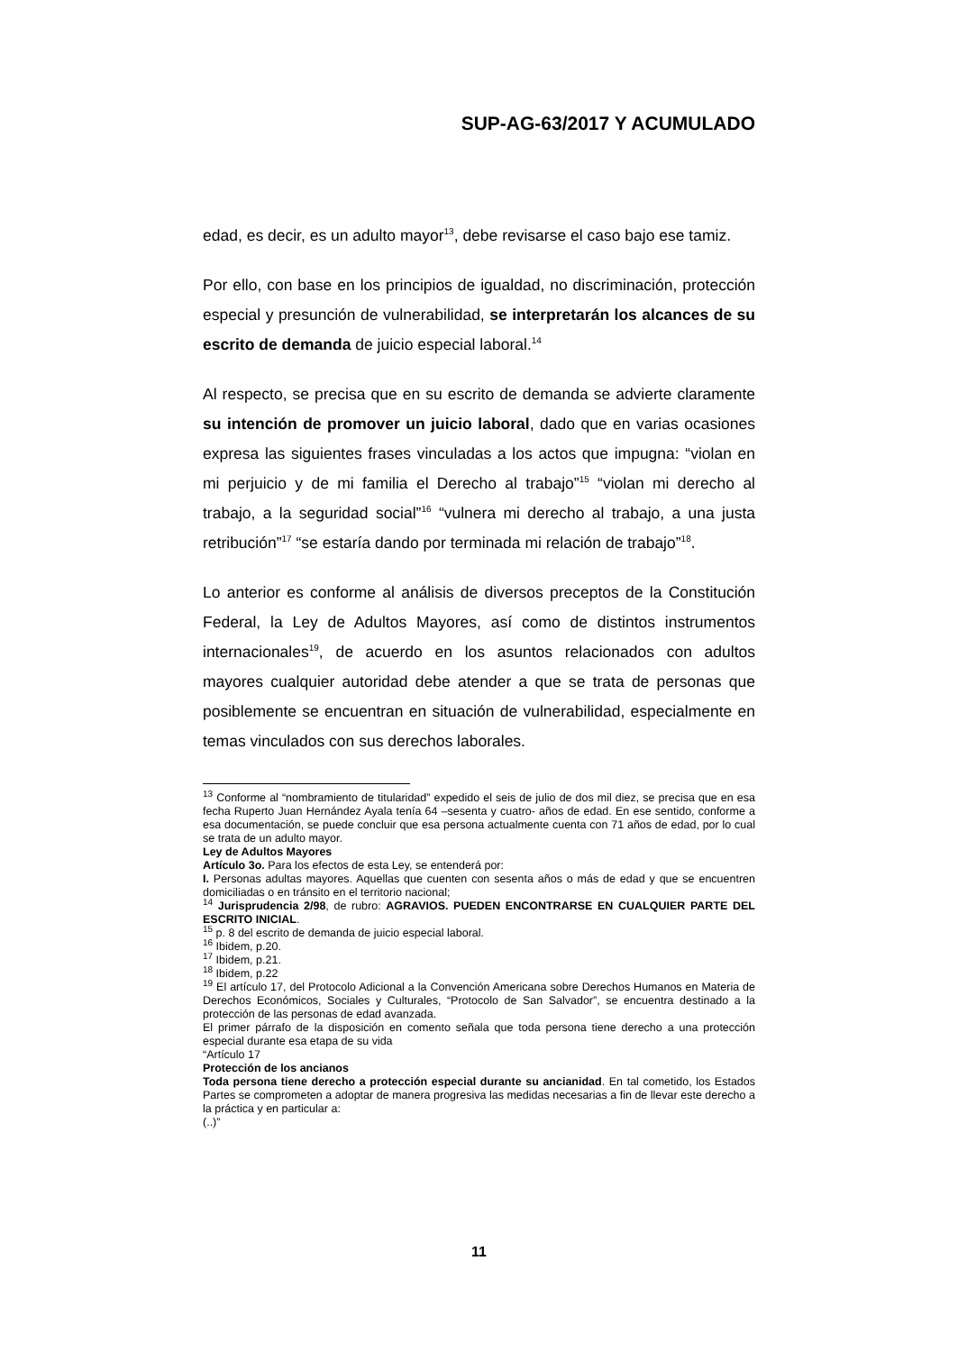SUP-AG-63/2017 Y ACUMULADO
edad, es decir, es un adulto mayor<sup>13</sup>, debe revisarse el caso bajo ese tamiz.
Por ello, con base en los principios de igualdad, no discriminación, protección especial y presunción de vulnerabilidad, se interpretarán los alcances de su escrito de demanda de juicio especial laboral.<sup>14</sup>
Al respecto, se precisa que en su escrito de demanda se advierte claramente su intención de promover un juicio laboral, dado que en varias ocasiones expresa las siguientes frases vinculadas a los actos que impugna: “violan en mi perjuicio y de mi familia el Derecho al trabajo”<sup>15</sup> “violan mi derecho al trabajo, a la seguridad social”<sup>16</sup> “vulnera mi derecho al trabajo, a una justa retribución”<sup>17</sup> “se estaría dando por terminada mi relación de trabajo”<sup>18</sup>.
Lo anterior es conforme al análisis de diversos preceptos de la Constitución Federal, la Ley de Adultos Mayores, así como de distintos instrumentos internacionales<sup>19</sup>, de acuerdo en los asuntos relacionados con adultos mayores cualquier autoridad debe atender a que se trata de personas que posiblemente se encuentran en situación de vulnerabilidad, especialmente en temas vinculados con sus derechos laborales.
<sup>13</sup> Conforme al “nombramiento de titularidad” expedido el seis de julio de dos mil diez, se precisa que en esa fecha Ruperto Juan Hernández Ayala tenía 64 –sesenta y cuatro- años de edad. En ese sentido, conforme a esa documentación, se puede concluir que esa persona actualmente cuenta con 71 años de edad, por lo cual se trata de un adulto mayor.
Ley de Adultos Mayores
Artículo 3o. Para los efectos de esta Ley, se entenderá por:
I. Personas adultas mayores. Aquellas que cuenten con sesenta años o más de edad y que se encuentren domiciliadas o en tránsito en el territorio nacional;
<sup>14</sup> Jurisprudencia 2/98, de rubro: AGRAVIOS. PUEDEN ENCONTRARSE EN CUALQUIER PARTE DEL ESCRITO INICIAL.
<sup>15</sup> p. 8 del escrito de demanda de juicio especial laboral.
<sup>16</sup> Ibidem, p.20.
<sup>17</sup> Ibidem, p.21.
<sup>18</sup> Ibidem, p.22
<sup>19</sup> El artículo 17, del Protocolo Adicional a la Convención Americana sobre Derechos Humanos en Materia de Derechos Económicos, Sociales y Culturales, “Protocolo de San Salvador”, se encuentra destinado a la protección de las personas de edad avanzada.
El primer párrafo de la disposición en comento señala que toda persona tiene derecho a una protección especial durante esa etapa de su vida
“Artículo 17
Protección de los ancianos
Toda persona tiene derecho a protección especial durante su ancianidad. En tal cometido, los Estados Partes se comprometen a adoptar de manera progresiva las medidas necesarias a fin de llevar este derecho a la práctica y en particular a:
(..)”
11